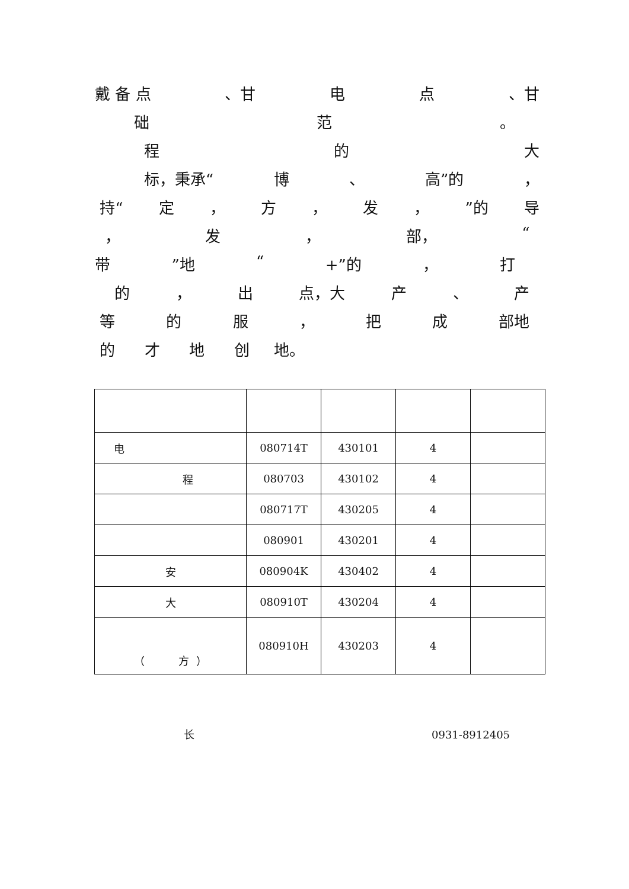戴 备 点 、甘 电点 、甘
础范 。
程的大
标，秉承“博 、 高”的 ，
持“定 ， 方 ， 发 ，”的 导
， 发 ， 部， “
带”地 “+”的 ， 打
的 ， 出 点，大 产 、 产
等的服 ， 把成 部地
的 才 地 创 地。
| 电 | 080714T | 430101 | 4 | |
| 程 | 080703 | 430102 | 4 | |
| | 080717T | 430205 | 4 | |
| | 080901 | 430201 | 4 | |
| 安 | 080904K | 430402 | 4 | |
| 大 | 080910T | 430204 | 4 | |
| （ 方 ） | 080910H | 430203 | 4 | |
长 0931-8912405